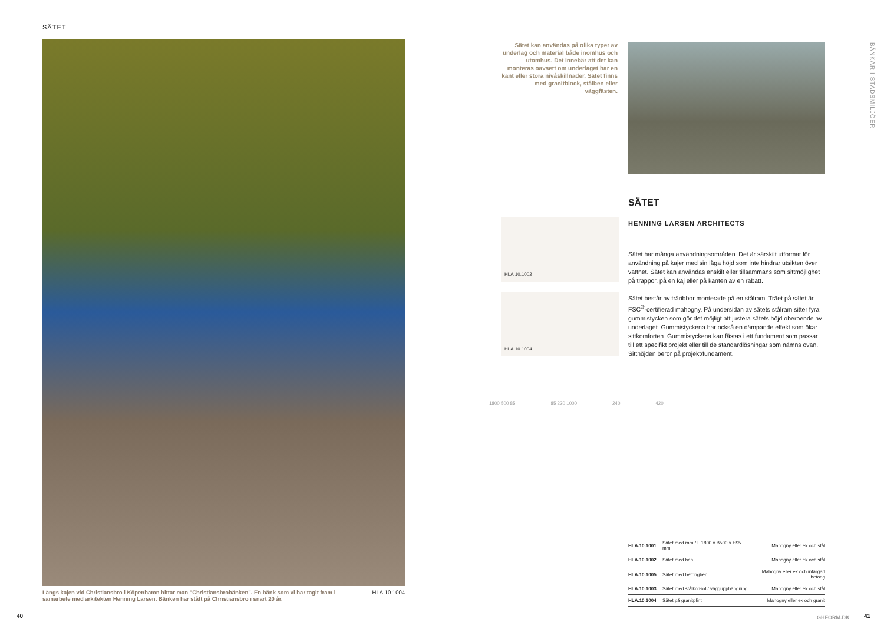SÄTET
Längs kajen vid Christiansbro i Köpenhamn hittar man "Christiansbrobänken". En bänk som vi har tagit fram i samarbete med arkitekten Henning Larsen. Bänken har stått på Christiansbro i snart 20 år.
HLA.10.1004
40
Sätet kan användas på olika typer av underlag och material både inomhus och utomhus. Det innebär att det kan monteras oavsett om underlaget har en kant eller stora nivåskillnader. Sätet finns med granitblock, stålben eller väggfästen.
HLA.10.1002
HLA.10.1004
SÄTET
HENNING LARSEN ARCHITECTS
Sätet har många användningsområden. Det är särskilt utformat för användning på kajer med sin låga höjd som inte hindrar utsikten över vattnet. Sätet kan användas enskilt eller tillsammans som sittmöjlighet på trappor, på en kaj eller på kanten av en rabatt.
Sätet består av träribbor monterade på en stålram. Träet på sätet är FSC<sup>®</sup>-certifierad mahogny. På undersidan av sätets stålram sitter fyra gummistycken som gör det möjligt att justera sätets höjd oberoende av underlaget. Gummistyckena har också en dämpande effekt som ökar sittkomforten. Gummistyckena kan fästas i ett fundament som passar till ett specifikt projekt eller till de standardlösningar som nämns ovan. Sitthöjden beror på projekt/fundament.
1800 500 85 85 220 1000 240 420
| HLA.10.1001 | Sätet med ram / L 1800 x B500 x H95 mm | Mahogny eller ek och stål |
| HLA.10.1002 | Sätet med ben | Mahogny eller ek och stål |
| HLA.10.1005 | Sätet med betongben | Mahogny eller ek och infärgad betong |
| HLA.10.1003 | Sätet med stålkonsol / väggupphängning | Mahogny eller ek och stål |
| HLA.10.1004 | Sätet på granitplint | Mahogny eller ek och granit |
BÄNKAR I STADSMILJÖER
GHFORM.DK 41